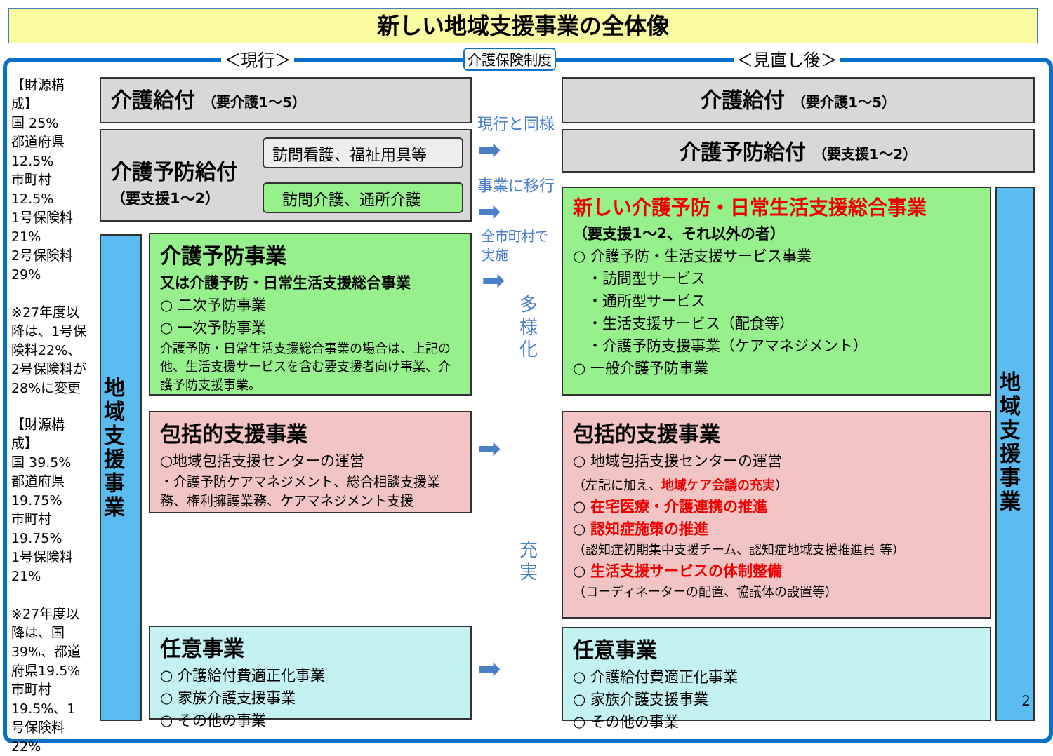新しい地域支援事業の全体像
＜現行＞ 介護保険制度 ＜見直し後＞
【財源構成】
国 25%
都道府県
12.5%
市町村
12.5%
1号保険料
21%
2号保険料
29%
※27年度以降は、1号保険料22%、2号保険料が28%に変更
【財源構成】
国 39.5%
都道府県
19.75%
市町村
19.75%
1号保険料
21%
※27年度以降は、国39%、都道府県19.5%市町村19.5%、1号保険料22%
介護給付 （要介護1～5）
介護予防給付
（要支援1～2）
訪問看護、福祉用具等
訪問介護、通所介護
地域支援事業
介護予防事業
又は介護予防・日常生活支援総合事業
○ 二次予防事業
○ 一次予防事業
介護予防・日常生活支援総合事業の場合は、上記の他、生活支援サービスを含む要支援者向け事業、介護予防支援事業。
包括的支援事業
○地域包括支援センターの運営
・介護予防ケアマネジメント、総合相談支援業務、権利擁護業務、ケアマネジメント支援
任意事業
○ 介護給付費適正化事業
○ 家族介護支援事業
○ その他の事業
現行と同様
➡
事業に移行
➡
全市町村で
実施
➡
多
様
化
➡
充
実
➡
介護給付 （要介護1～5）
介護予防給付 （要支援1～2）
新しい介護予防・日常生活支援総合事業
（要支援1～2、それ以外の者）
○ 介護予防・生活支援サービス事業
　・訪問型サービス
　・通所型サービス
　・生活支援サービス（配食等）
　・介護予防支援事業（ケアマネジメント）
○ 一般介護予防事業
包括的支援事業
○ 地域包括支援センターの運営
（左記に加え、地域ケア会議の充実）
○ 在宅医療・介護連携の推進
○ 認知症施策の推進
（認知症初期集中支援チーム、認知症地域支援推進員 等）
○ 生活支援サービスの体制整備
（コーディネーターの配置、協議体の設置等）
任意事業
○ 介護給付費適正化事業
○ 家族介護支援事業
○ その他の事業
地域支援事業
2